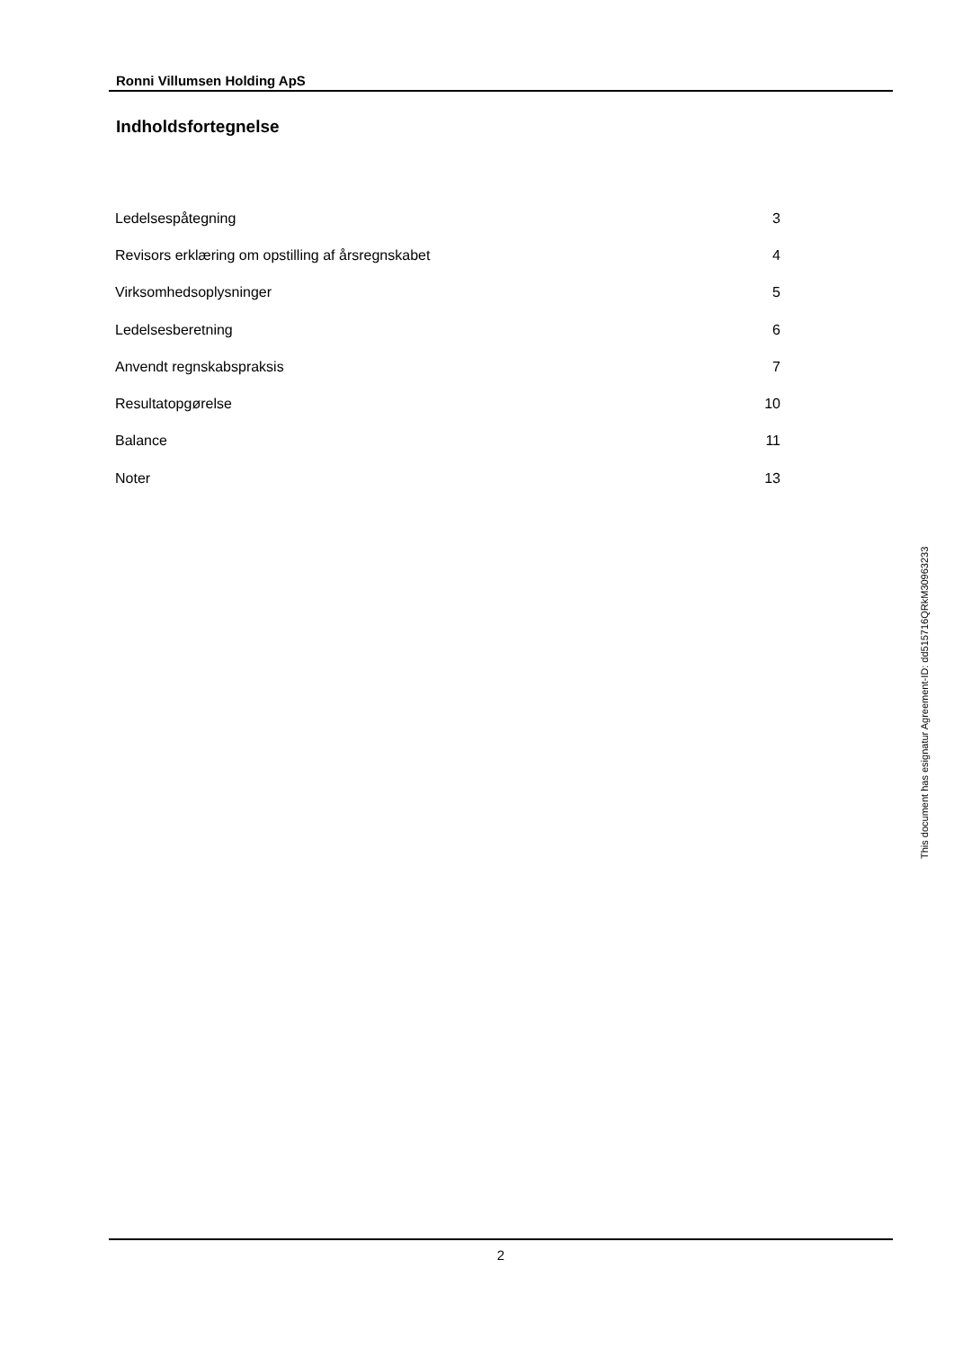Ronni Villumsen Holding ApS
Indholdsfortegnelse
| Ledelsespåtegning | 3 |
| Revisors erklæring om opstilling af årsregnskabet | 4 |
| Virksomhedsoplysninger | 5 |
| Ledelsesberetning | 6 |
| Anvendt regnskabspraksis | 7 |
| Resultatopgørelse | 10 |
| Balance | 11 |
| Noter | 13 |
2
This document has esignatur Agreement-ID: dd515716QRkM30963233